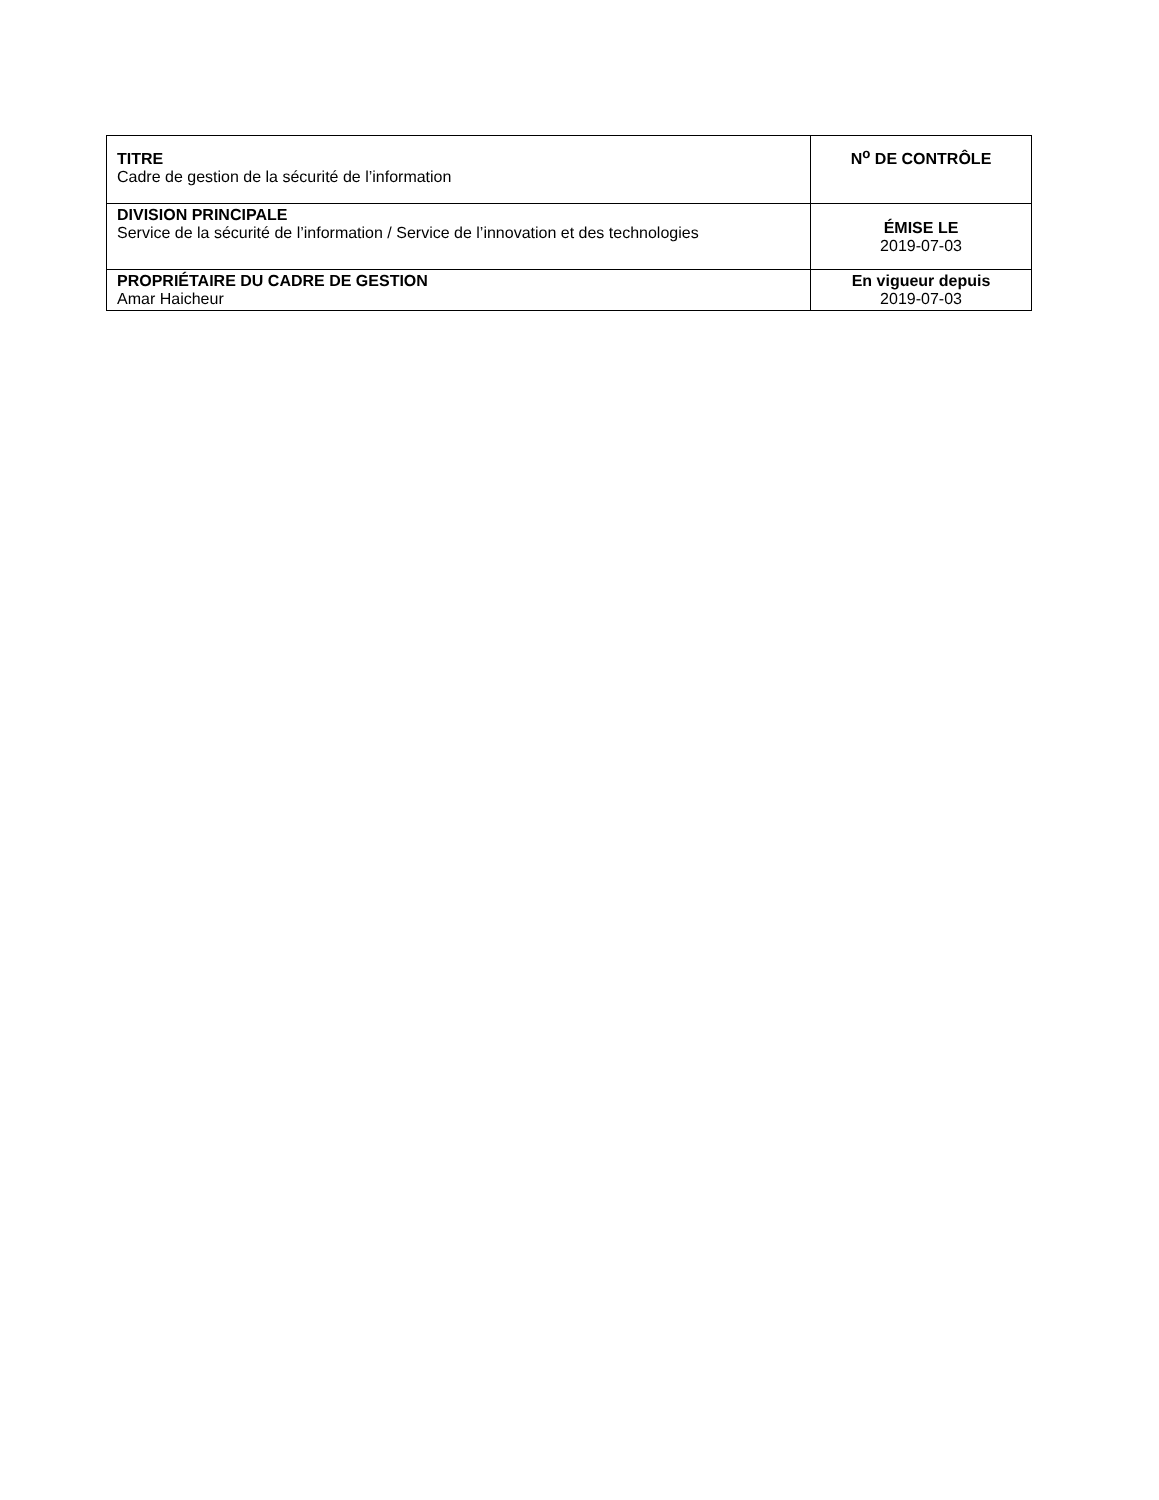| TITRE Cadre de gestion de la sécurité de l’information | N<sup>o</sup> DE CONTRÔLE |
| DIVISION PRINCIPALE Service de la sécurité de l’information / Service de l’innovation et des technologies | ÉMISE LE 2019-07-03 |
| PROPRIÉTAIRE DU CADRE DE GESTION Amar Haicheur | En vigueur depuis 2019-07-03 |